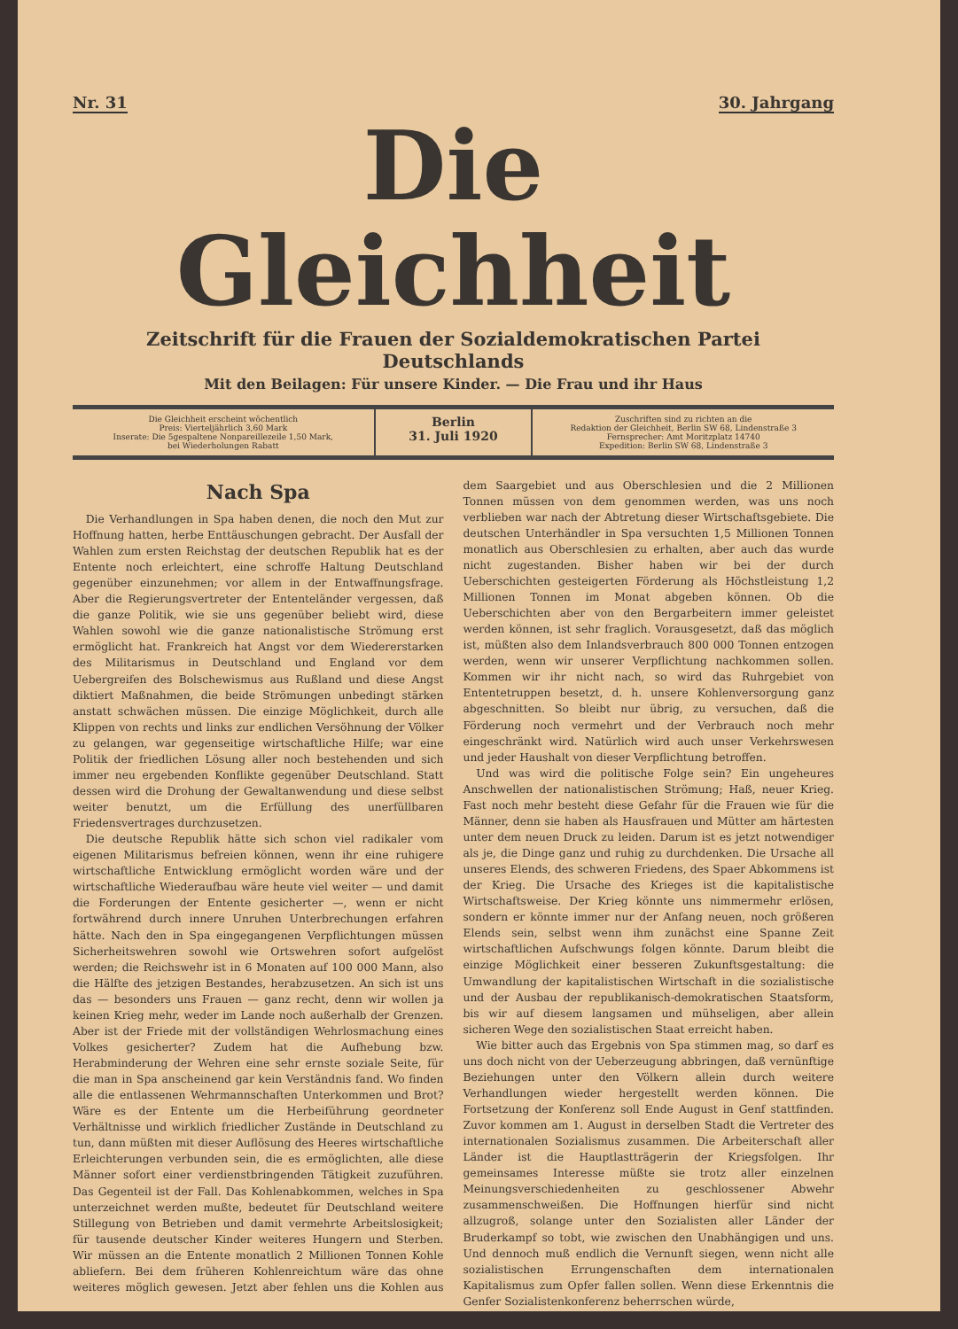Nr. 31 30. Jahrgang
Die Gleichheit
Zeitschrift für die Frauen der Sozialdemokratischen Partei Deutschlands
Mit den Beilagen: Für unsere Kinder. — Die Frau und ihr Haus
Die Gleichheit erscheint wöchentlich
Preis: Vierteljährlich 3,60 Mark
Inserate: Die 5gespaltene Nonpareillezeile 1,50 Mark,
bei Wiederholungen Rabatt
Berlin
31. Juli 1920
Zuschriften sind zu richten an die
Redaktion der Gleichheit, Berlin SW 68, Lindenstraße 3
Fernsprecher: Amt Moritzplatz 14740
Expedition: Berlin SW 68, Lindenstraße 3
Nach Spa
Die Verhandlungen in Spa haben denen, die noch den Mut zur Hoffnung hatten, herbe Enttäuschungen gebracht. Der Ausfall der Wahlen zum ersten Reichstag der deutschen Republik hat es der Entente noch erleichtert, eine schroffe Haltung Deutschland gegenüber einzunehmen; vor allem in der Entwaffnungsfrage. Aber die Regierungsvertreter der Ententeländer vergessen, daß die ganze Politik, wie sie uns gegenüber beliebt wird, diese Wahlen sowohl wie die ganze nationalistische Strömung erst ermöglicht hat. Frankreich hat Angst vor dem Wiedererstarken des Militarismus in Deutschland und England vor dem Uebergreifen des Bolschewismus aus Rußland und diese Angst diktiert Maßnahmen, die beide Strömungen unbedingt stärken anstatt schwächen müssen. Die einzige Möglichkeit, durch alle Klippen von rechts und links zur endlichen Versöhnung der Völker zu gelangen, war gegenseitige wirtschaftliche Hilfe; war eine Politik der friedlichen Lösung aller noch bestehenden und sich immer neu ergebenden Konflikte gegenüber Deutschland. Statt dessen wird die Drohung der Gewaltanwendung und diese selbst weiter benutzt, um die Erfüllung des unerfüllbaren Friedensvertrages durchzusetzen.
Die deutsche Republik hätte sich schon viel radikaler vom eigenen Militarismus befreien können, wenn ihr eine ruhigere wirtschaftliche Entwicklung ermöglicht worden wäre und der wirtschaftliche Wiederaufbau wäre heute viel weiter — und damit die Forderungen der Entente gesicherter —, wenn er nicht fortwährend durch innere Unruhen Unterbrechungen erfahren hätte. Nach den in Spa eingegangenen Verpflichtungen müssen Sicherheitswehren sowohl wie Ortswehren sofort aufgelöst werden; die Reichswehr ist in 6 Monaten auf 100 000 Mann, also die Hälfte des jetzigen Bestandes, herabzusetzen. An sich ist uns das — besonders uns Frauen — ganz recht, denn wir wollen ja keinen Krieg mehr, weder im Lande noch außerhalb der Grenzen. Aber ist der Friede mit der vollständigen Wehrlosmachung eines Volkes gesicherter? Zudem hat die Aufhebung bzw. Herabminderung der Wehren eine sehr ernste soziale Seite, für die man in Spa anscheinend gar kein Verständnis fand. Wo finden alle die entlassenen Wehrmannschaften Unterkommen und Brot? Wäre es der Entente um die Herbeiführung geordneter Verhältnisse und wirklich friedlicher Zustände in Deutschland zu tun, dann müßten mit dieser Auflösung des Heeres wirtschaftliche Erleichterungen verbunden sein, die es ermöglichten, alle diese Männer sofort einer verdienstbringenden Tätigkeit zuzuführen. Das Gegenteil ist der Fall. Das Kohlenabkommen, welches in Spa unterzeichnet werden mußte, bedeutet für Deutschland weitere Stillegung von Betrieben und damit vermehrte Arbeitslosigkeit; für tausende deutscher Kinder weiteres Hungern und Sterben. Wir müssen an die Entente monatlich 2 Millionen Tonnen Kohle abliefern. Bei dem früheren Kohlenreichtum wäre das ohne weiteres möglich gewesen. Jetzt aber fehlen uns die Kohlen aus dem Saargebiet und aus Oberschlesien und die 2 Millionen Tonnen müssen von dem genommen werden, was uns noch verblieben war nach der Abtretung dieser Wirtschaftsgebiete. Die deutschen Unterhändler in Spa versuchten 1,5 Millionen Tonnen monatlich aus Oberschlesien zu erhalten, aber auch das wurde nicht zugestanden. Bisher haben wir bei der durch Ueberschichten gesteigerten Förderung als Höchstleistung 1,2 Millionen Tonnen im Monat abgeben können. Ob die Ueberschichten aber von den Bergarbeitern immer geleistet werden können, ist sehr fraglich. Vorausgesetzt, daß das möglich ist, müßten also dem Inlandsverbrauch 800 000 Tonnen entzogen werden, wenn wir unserer Verpflichtung nachkommen sollen. Kommen wir ihr nicht nach, so wird das Ruhrgebiet von Ententetruppen besetzt, d. h. unsere Kohlenversorgung ganz abgeschnitten. So bleibt nur übrig, zu versuchen, daß die Förderung noch vermehrt und der Verbrauch noch mehr eingeschränkt wird. Natürlich wird auch unser Verkehrswesen und jeder Haushalt von dieser Verpflichtung betroffen.
Und was wird die politische Folge sein? Ein ungeheures Anschwellen der nationalistischen Strömung; Haß, neuer Krieg. Fast noch mehr besteht diese Gefahr für die Frauen wie für die Männer, denn sie haben als Hausfrauen und Mütter am härtesten unter dem neuen Druck zu leiden. Darum ist es jetzt notwendiger als je, die Dinge ganz und ruhig zu durchdenken. Die Ursache all unseres Elends, des schweren Friedens, des Spaer Abkommens ist der Krieg. Die Ursache des Krieges ist die kapitalistische Wirtschaftsweise. Der Krieg könnte uns nimmermehr erlösen, sondern er könnte immer nur der Anfang neuen, noch größeren Elends sein, selbst wenn ihm zunächst eine Spanne Zeit wirtschaftlichen Aufschwungs folgen könnte. Darum bleibt die einzige Möglichkeit einer besseren Zukunftsgestaltung: die Umwandlung der kapitalistischen Wirtschaft in die sozialistische und der Ausbau der republikanisch-demokratischen Staatsform, bis wir auf diesem langsamen und mühseligen, aber allein sicheren Wege den sozialistischen Staat erreicht haben.
Wie bitter auch das Ergebnis von Spa stimmen mag, so darf es uns doch nicht von der Ueberzeugung abbringen, daß vernünftige Beziehungen unter den Völkern allein durch weitere Verhandlungen wieder hergestellt werden können. Die Fortsetzung der Konferenz soll Ende August in Genf stattfinden. Zuvor kommen am 1. August in derselben Stadt die Vertreter des internationalen Sozialismus zusammen. Die Arbeiterschaft aller Länder ist die Hauptlastträgerin der Kriegsfolgen. Ihr gemeinsames Interesse müßte sie trotz aller einzelnen Meinungsverschiedenheiten zu geschlossener Abwehr zusammenschweißen. Die Hoffnungen hierfür sind nicht allzugroß, solange unter den Sozialisten aller Länder der Bruderkampf so tobt, wie zwischen den Unabhängigen und uns. Und dennoch muß endlich die Vernunft siegen, wenn nicht alle sozialistischen Errungenschaften dem internationalen Kapitalismus zum Opfer fallen sollen. Wenn diese Erkenntnis die Genfer Sozialistenkonferenz beherrschen würde,